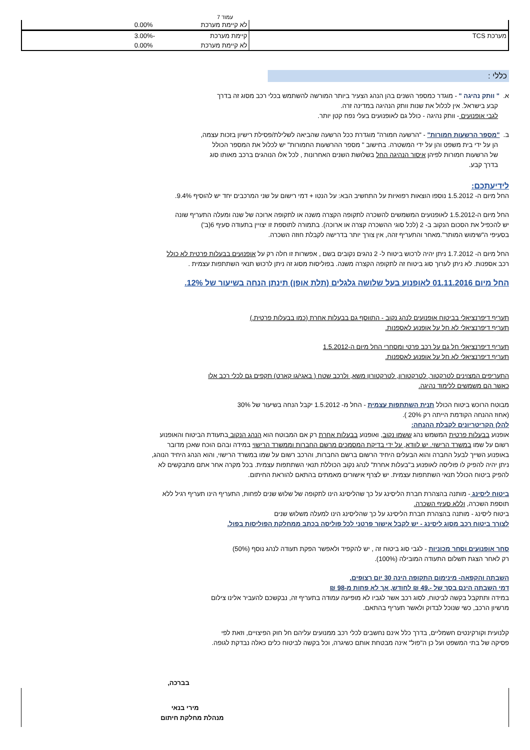עמוד 7
| | לא קיימת מערכת | 0.00% | |
| מערכת TCS | קיימת מערכת | -3.00% | |
| | לא קיימת מערכת | 0.00% | |
כללי :
א. " וותק נהיגה " - מוגדר כמספר השנים בהן הנהג הצעיר ביותר המורשה להשתמש בכלי רכב מסוג זה בדרך
קבע בישראל. אין לכלול את שנות וותק הנהיגה במדינה זרה.
לגבי אופנועים - וותק נהיגה - כולל גם לאופנועים בעלי נפח קטן יותר.
ב. "מספר הרשעות חמורות" - "הרשעה חמורה" מוגדרת ככל הרשעה שהביאה לשלילת/פסילת רישיון בזכות עצמה,
הן על ידי בית משפט והן על ידי המשטרה. בחישוב " מספר ההרשעות החמורות" יש לכלול את המספר הכולל
של הרשעות חמורות לפיהן איסור הנהיגה החל בשלושת השנים האחרונות , לכל אלו הנוהגים ברכב מאותו סוג
בדרך קבע.
לידיעתכם:
החל מיום ה- 1.5.2012 נוספו הוצאות רפואיות על התחשיב הבא: על הנטו + דמי רישום על שני המרכבים יחד יש להוסיף 9.4%.
החל מיום ה-1.5.2012 לאופנועים המשמשים להשכרה לתקופה הקצרה משנה או לתקופה ארוכה של שנה ומעלה התעריף שונה
יש להכפיל את הסכום הנקוב ב- 2 (לכל סוגי ההשכרה קצרה או ארוכה). בתמורה לתוספת זו יצויין בתעודה סעיף 6(ב')
בסעיפי ה"שימוש המותר".מאחר והתעריף זהה, אין צורך יותר בדרישה לקבלת חוזה השכרה.
החל מיום ה- 1.7.2012 ניתן יהיה לרכוש ביטוח ל- 2 נהגים נקובים בשם , אפשרות זו חלה רק על אופנועים בבעלות פרטית לא כולל
רכב אספנות. לא ניתן לערוך סוג ביטוח זה לתקופה הקצרה משנה. בפוליסות מסוג זה ניתן לרכוש תנאי השתתפות עצמית .
החל מיום 01.11.2016 לאופנוע בעל שלושה גלגלים (תלת אופן) תינתן הנחה בשיעור של 12%.
תעריף דיפרנציאלי בביטוח אופנועים לנהג נקוב - התווסף גם בבעלות אחרת (כמו בבעלות פרטית.)
תעריף דיפרנציאלי לא חל על אופנוע לאספנות.
תעריף דיפרנציאלי חל גם על רכב פרטי ומסחרי החל מיום ה-1.5.2012
תעריף דיפרנציאלי לא חל על אופנוע לאספנות.
התעריפים המצוינים לטרקטור, לטרקטורון, לטרקטורון משא, ולרכב שטח ( באגי/גו קארט) תקפים גם לכלי רכב אלו
כאשר הם משמשים ללימוד נהיגה.
מבוטח הרוכש ביטוח הכולל תנית השתתפות עצמית - החל מ- 1.5.2012 יקבל הנחה בשיעור של 30%
(אחוז ההנחה הקודמת הייתה רק 20% ).
להלן הקריטריונים לקבלת ההנחה:
אופנוע בבעלות פרטית המשמש נהג ששמו נקוב, ואופנוע בבעלות אחרת רק אם המבוטח הוא הנהג הנקוב בתעודת הביטוח והאופנוע רשום על שמו במשרד הרישוי. יש לוודא, על ידי בדיקת המסמכים מרשם החברות וממשרד הרישוי במידה ובהם הוכח שאכן מדובר באופנוע השייך לבעל החברה והוא הבעלים היחיד הרשום ברשם החברות, והרכב רשום על שמו במשרד הרישוי, והוא הנהג היחיד הנוהג, ניתן יהיה להפיק לו פוליסה לאופנוע ב"בעלות אחרת" לנהג נקוב הכוללת תנאי השתתפות עצמית. בכל מקרה אחר אתם מתבקשים לא להפיק ביטוח הכולל תנאי השתתפות עצמית. יש לצרף אישורים מאמתים בהתאם להוראת החיתום.
ביטוח ליסינג - מותנה בהצהרת חברת הליסינג על כך שהליסינג הינו לתקופה של שלוש שנים לפחות, התעריף הינו תעריף רגיל ללא תוספת השכרה, וללא סעיף השכרה.
ביטוח ליסינג - מותנה בהצהרת חברת הליסינג על כך שהליסינג הינו למעלה משלוש שנים
לצורך ביטוח רכב מסוג ליסינג - יש לקבל אישור פרטני לכל פוליסה בכתב ממחלקת הפוליסות בפול.
סחר אופנועים וסחר מכוניות - לגבי סוג ביטוח זה , יש להקפיד ולאפשר הפקת תעודה לנהג נוסף (50%)
רק לאחר הצגת תשלום התעודה המובילה (100%).
השבתה והקפאה- מינימום התקופה הינה 30 יום רצופים.
דמי השבתה הינם בסך של -.49 ₪ לחודש, אך לא פחות מ-98 ₪
במידה ותתקבל בקשה לביטוח, לסוג רכב אשר לגביו לא מופיעה עמודה בתעריף זה, נבקשכם להעביר אלינו צילום
מרשיון הרכב, כשי שנוכל לבדוק ולאשר תעריף בהתאם.
קלנועית וקורקינטים חשמליים, בדרך כלל אינם נחשבים לכלי רכב ממנועים עליהם חל חוק הפיצויים, וזאת לפי
פסיקה של בתי המשפט ועל כן ה"פול" אינה מבטחת אותם כשיגרה, וכל בקשה לביטוח כלים כאלה נבדקת לגופה.
בברכה,
מירי בנאי
מנהלת מחלקת חיתום